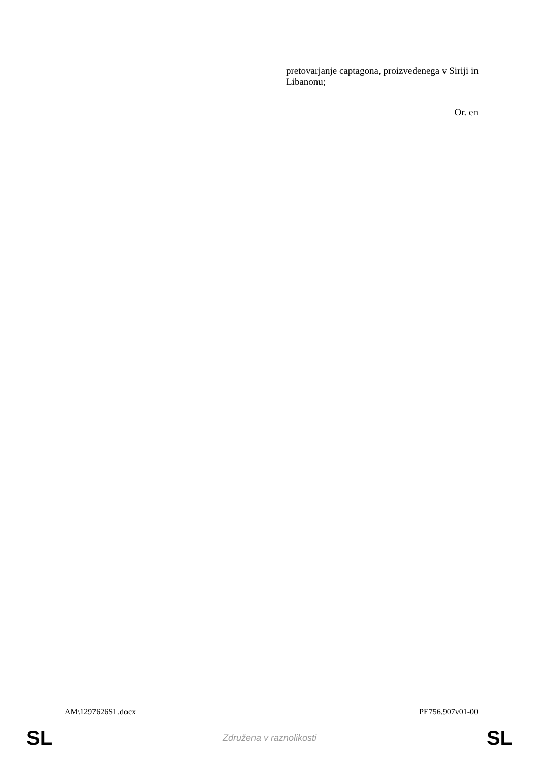pretovarjanje captagona, proizvedenega v Siriji in Libanonu;
Or. en
AM\1297626SL.docx PE756.907v01-00
SL Združena v raznolikosti SL